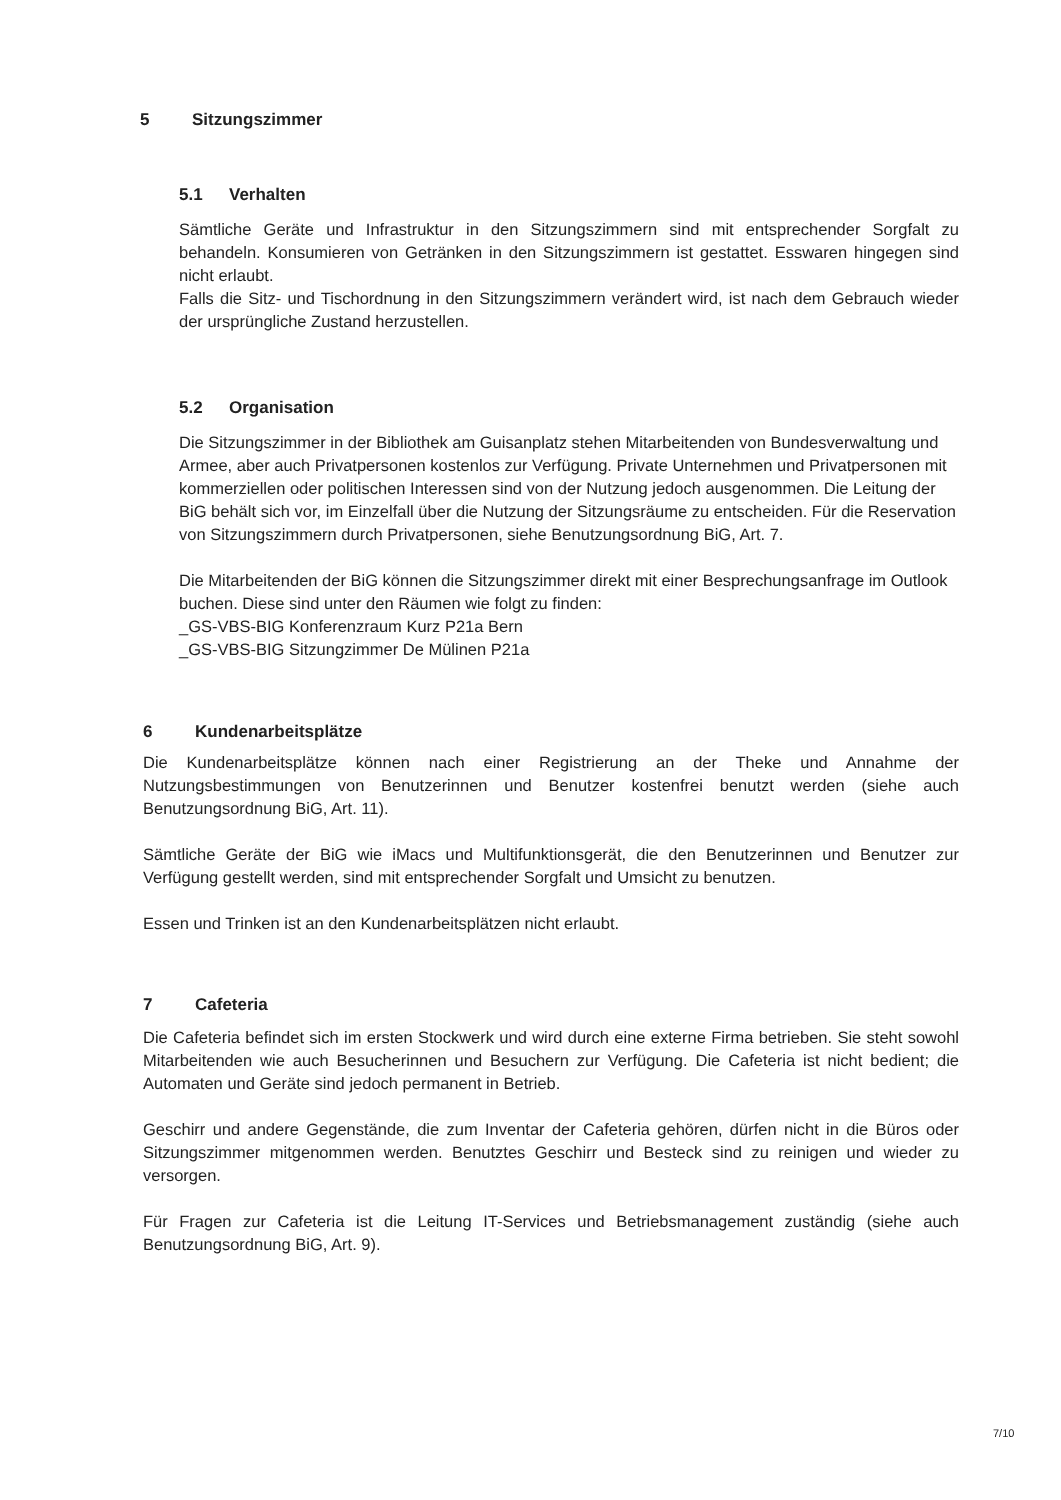5 Sitzungszimmer
5.1 Verhalten
Sämtliche Geräte und Infrastruktur in den Sitzungszimmern sind mit entsprechender Sorgfalt zu behandeln. Konsumieren von Getränken in den Sitzungszimmern ist gestattet. Esswaren hingegen sind nicht erlaubt.
Falls die Sitz- und Tischordnung in den Sitzungszimmern verändert wird, ist nach dem Gebrauch wieder der ursprüngliche Zustand herzustellen.
5.2 Organisation
Die Sitzungszimmer in der Bibliothek am Guisanplatz stehen Mitarbeitenden von Bundesverwaltung und Armee, aber auch Privatpersonen kostenlos zur Verfügung. Private Unternehmen und Privatpersonen mit kommerziellen oder politischen Interessen sind von der Nutzung jedoch ausgenommen. Die Leitung der BiG behält sich vor, im Einzelfall über die Nutzung der Sitzungsräume zu entscheiden. Für die Reservation von Sitzungszimmern durch Privatpersonen, siehe Benutzungsordnung BiG, Art. 7.
Die Mitarbeitenden der BiG können die Sitzungszimmer direkt mit einer Besprechungsanfrage im Outlook buchen. Diese sind unter den Räumen wie folgt zu finden:
_GS-VBS-BIG Konferenzraum Kurz P21a Bern
_GS-VBS-BIG Sitzungzimmer De Mülinen P21a
6 Kundenarbeitsplätze
Die Kundenarbeitsplätze können nach einer Registrierung an der Theke und Annahme der Nutzungsbestimmungen von Benutzerinnen und Benutzer kostenfrei benutzt werden (siehe auch Benutzungsordnung BiG, Art. 11).
Sämtliche Geräte der BiG wie iMacs und Multifunktionsgerät, die den Benutzerinnen und Benutzer zur Verfügung gestellt werden, sind mit entsprechender Sorgfalt und Umsicht zu benutzen.
Essen und Trinken ist an den Kundenarbeitsplätzen nicht erlaubt.
7 Cafeteria
Die Cafeteria befindet sich im ersten Stockwerk und wird durch eine externe Firma betrieben. Sie steht sowohl Mitarbeitenden wie auch Besucherinnen und Besuchern zur Verfügung. Die Cafeteria ist nicht bedient; die Automaten und Geräte sind jedoch permanent in Betrieb.
Geschirr und andere Gegenstände, die zum Inventar der Cafeteria gehören, dürfen nicht in die Büros oder Sitzungszimmer mitgenommen werden. Benutztes Geschirr und Besteck sind zu reinigen und wieder zu versorgen.
Für Fragen zur Cafeteria ist die Leitung IT-Services und Betriebsmanagement zuständig (siehe auch Benutzungsordnung BiG, Art. 9).
7/10